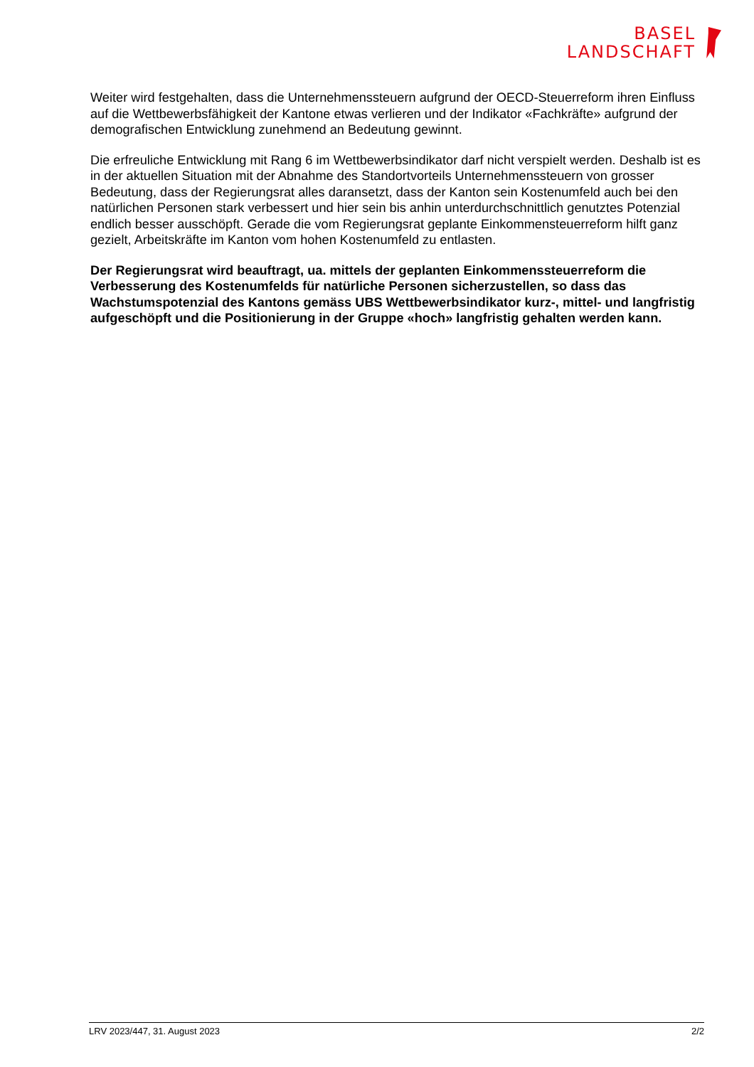BASEL
LANDSCHAFT
Weiter wird festgehalten, dass die Unternehmenssteuern aufgrund der OECD-Steuerreform ihren Einfluss auf die Wettbewerbsfähigkeit der Kantone etwas verlieren und der Indikator «Fachkräfte» aufgrund der demografischen Entwicklung zunehmend an Bedeutung gewinnt.
Die erfreuliche Entwicklung mit Rang 6 im Wettbewerbsindikator darf nicht verspielt werden. Deshalb ist es in der aktuellen Situation mit der Abnahme des Standortvorteils Unternehmenssteuern von grosser Bedeutung, dass der Regierungsrat alles daransetzt, dass der Kanton sein Kostenumfeld auch bei den natürlichen Personen stark verbessert und hier sein bis anhin unterdurchschnittlich genutztes Potenzial endlich besser ausschöpft. Gerade die vom Regierungsrat geplante Einkommensteuerreform hilft ganz gezielt, Arbeitskräfte im Kanton vom hohen Kostenumfeld zu entlasten.
Der Regierungsrat wird beauftragt, ua. mittels der geplanten Einkommenssteuerreform die Verbesserung des Kostenumfelds für natürliche Personen sicherzustellen, so dass das Wachstumspotenzial des Kantons gemäss UBS Wettbewerbsindikator kurz-, mittel- und langfristig aufgeschöpft und die Positionierung in der Gruppe «hoch» langfristig gehalten werden kann.
LRV 2023/447, 31. August 2023 2/2